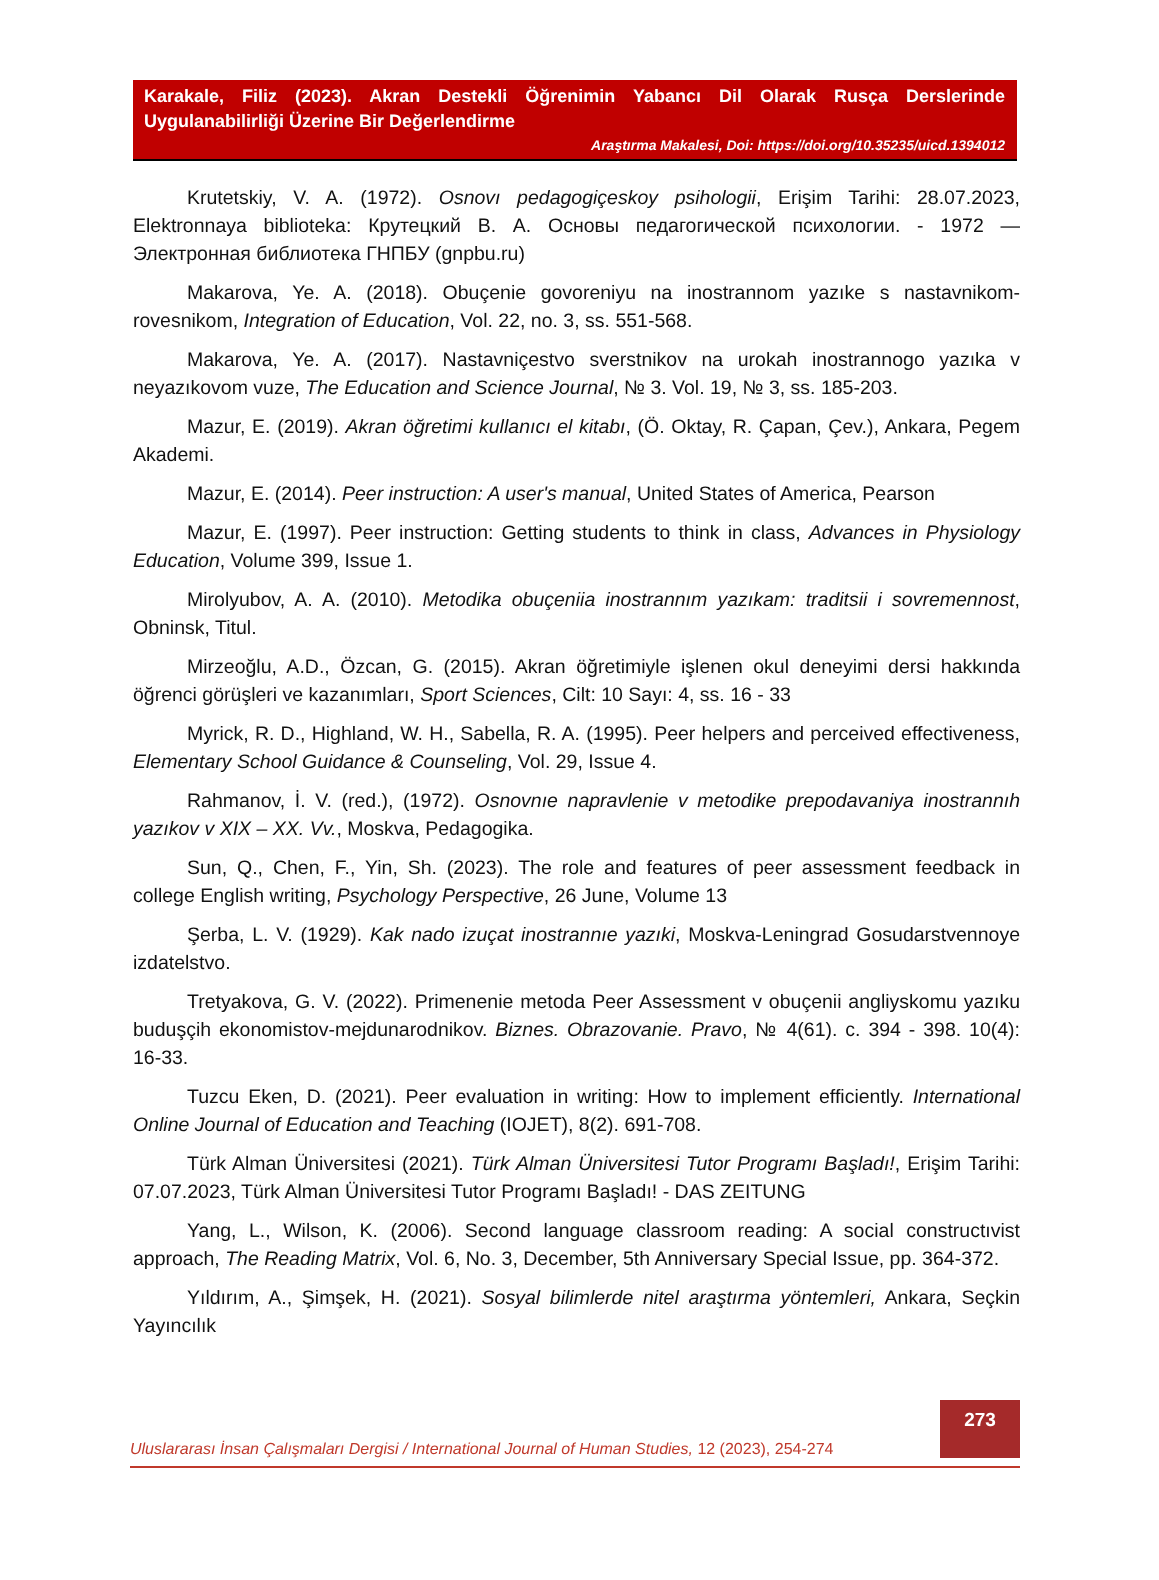Karakale, Filiz (2023). Akran Destekli Öğrenimin Yabancı Dil Olarak Rusça Derslerinde Uygulanabilirliği Üzerine Bir Değerlendirme
Araştırma Makalesi, Doi: https://doi.org/10.35235/uicd.1394012
Krutetskiy, V. A. (1972). Osnovı pedagogiçeskoy psihologii, Erişim Tarihi: 28.07.2023, Elektronnaya biblioteka: Крутецкий В. А. Основы педагогической психологии. - 1972 — Электронная библиотека ГНПБУ (gnpbu.ru)
Makarova, Ye. A. (2018). Obuçenie govoreniyu na inostrannom yazıke s nastavnikom-rovesnikom, Integration of Education, Vol. 22, no. 3, ss. 551-568.
Makarova, Ye. A. (2017). Nastavniçestvo sverstnikov na urokah inostrannogo yazıka v neyazıkovom vuze, The Education and Science Journal, № 3. Vol. 19, № 3, ss. 185-203.
Mazur, E. (2019). Akran öğretimi kullanıcı el kitabı, (Ö. Oktay, R. Çapan, Çev.), Ankara, Pegem Akademi.
Mazur, E. (2014). Peer instruction: A user's manual, United States of America, Pearson
Mazur, E. (1997). Peer instruction: Getting students to think in class, Advances in Physiology Education, Volume 399, Issue 1.
Mirolyubov, A. A. (2010). Metodika obuçeniia inostrannım yazıkam: traditsii i sovremennost, Obninsk, Titul.
Mirzeoğlu, A.D., Özcan, G. (2015). Akran öğretimiyle işlenen okul deneyimi dersi hakkında öğrenci görüşleri ve kazanımları, Sport Sciences, Cilt: 10 Sayı: 4, ss. 16 - 33
Myrick, R. D., Highland, W. H., Sabella, R. A. (1995). Peer helpers and perceived effectiveness, Elementary School Guidance & Counseling, Vol. 29, Issue 4.
Rahmanov, İ. V. (red.), (1972). Osnovnıe napravlenie v metodike prepodavaniya inostrannıh yazıkov v XIX – XX. Vv., Moskva, Pedagogika.
Sun, Q., Chen, F., Yin, Sh. (2023). The role and features of peer assessment feedback in college English writing, Psychology Perspective, 26 June, Volume 13
Şerba, L. V. (1929). Kak nado izuçat inostrannıe yazıki, Moskva-Leningrad Gosudarstvennoye izdatelstvo.
Tretyakova, G. V. (2022). Primenenie metoda Peer Assessment v obuçenii angliyskomu yazıku buduşçih ekonomistov-mejdunarodnikov. Biznes. Obrazovanie. Pravo, № 4(61). c. 394 - 398. 10(4): 16-33.
Tuzcu Eken, D. (2021). Peer evaluation in writing: How to implement efficiently. International Online Journal of Education and Teaching (IOJET), 8(2). 691-708.
Türk Alman Üniversitesi (2021). Türk Alman Üniversitesi Tutor Programı Başladı!, Erişim Tarihi: 07.07.2023, Türk Alman Üniversitesi Tutor Programı Başladı! - DAS ZEITUNG
Yang, L., Wilson, K. (2006). Second language classroom reading: A social constructıvist approach, The Reading Matrix, Vol. 6, No. 3, December, 5th Anniversary Special Issue, pp. 364-372.
Yıldırım, A., Şimşek, H. (2021). Sosyal bilimlerde nitel araştırma yöntemleri, Ankara, Seçkin Yayıncılık
Uluslararası İnsan Çalışmaları Dergisi / International Journal of Human Studies, 12 (2023), 254-274
273